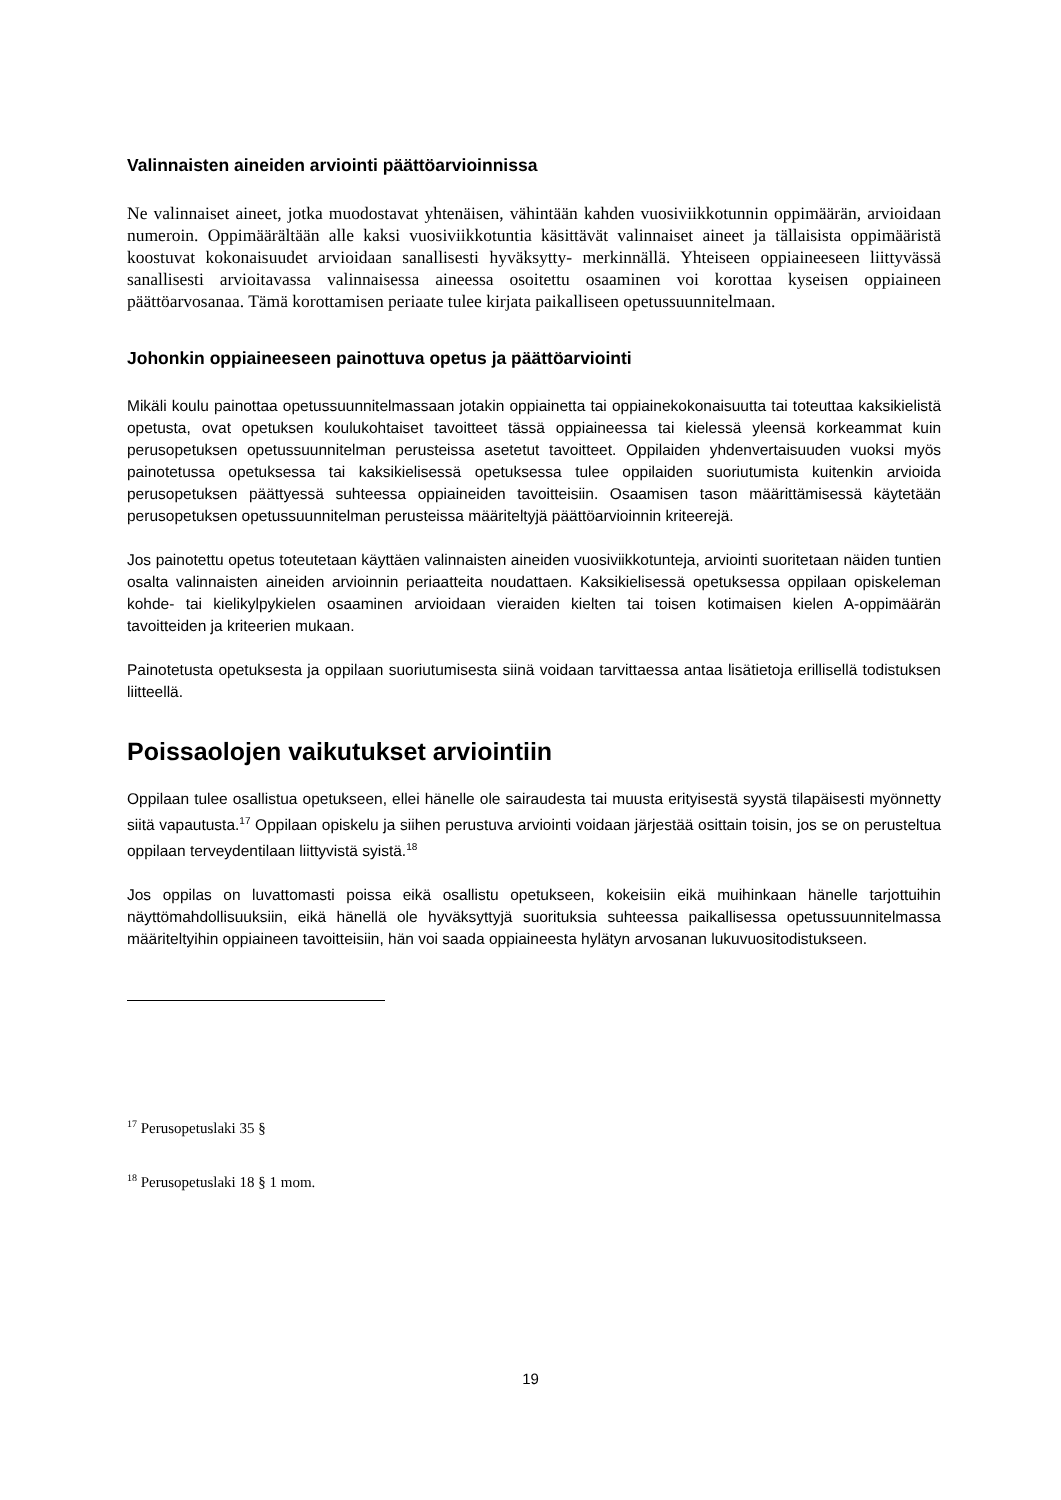Valinnaisten aineiden arviointi päättöarvioinnissa
Ne valinnaiset aineet, jotka muodostavat yhtenäisen, vähintään kahden vuosiviikkotunnin oppimäärän, arvioidaan numeroin. Oppimäärältään alle kaksi vuosiviikkotuntia käsittävät valinnaiset aineet ja tällaisista oppimääristä koostuvat kokonaisuudet arvioidaan sanallisesti hyväksytty- merkinnällä. Yhteiseen oppiaineeseen liittyvässä sanallisesti arvioitavassa valinnaisessa aineessa osoitettu osaaminen voi korottaa kyseisen oppiaineen päättöarvosanaa. Tämä korottamisen periaate tulee kirjata paikalliseen opetussuunnitelmaan.
Johonkin oppiaineeseen painottuva opetus ja päättöarviointi
Mikäli koulu painottaa opetussuunnitelmassaan jotakin oppiainetta tai oppiainekokonaisuutta tai toteuttaa kaksikielistä opetusta, ovat opetuksen koulukohtaiset tavoitteet tässä oppiaineessa tai kielessä yleensä korkeammat kuin perusopetuksen opetussuunnitelman perusteissa asetetut tavoitteet. Oppilaiden yhdenvertaisuuden vuoksi myös painotetussa opetuksessa tai kaksikielisessä opetuksessa tulee oppilaiden suoriutumista kuitenkin arvioida perusopetuksen päättyessä suhteessa oppiaineiden tavoitteisiin. Osaamisen tason määrittämisessä käytetään perusopetuksen opetussuunnitelman perusteissa määriteltyjä päättöarvioinnin kriteerejä.
Jos painotettu opetus toteutetaan käyttäen valinnaisten aineiden vuosiviikkotunteja, arviointi suoritetaan näiden tuntien osalta valinnaisten aineiden arvioinnin periaatteita noudattaen. Kaksikielisessä opetuksessa oppilaan opiskeleman kohde- tai kielikylpykielen osaaminen arvioidaan vieraiden kielten tai toisen kotimaisen kielen A-oppimäärän tavoitteiden ja kriteerien mukaan.
Painotetusta opetuksesta ja oppilaan suoriutumisesta siinä voidaan tarvittaessa antaa lisätietoja erillisellä todistuksen liitteellä.
Poissaolojen vaikutukset arviointiin
Oppilaan tulee osallistua opetukseen, ellei hänelle ole sairaudesta tai muusta erityisestä syystä tilapäisesti myönnetty siitä vapautusta.<sup>17</sup> Oppilaan opiskelu ja siihen perustuva arviointi voidaan järjestää osittain toisin, jos se on perusteltua oppilaan terveydentilaan liittyvistä syistä.<sup>18</sup>
Jos oppilas on luvattomasti poissa eikä osallistu opetukseen, kokeisiin eikä muihinkaan hänelle tarjottuihin näyttömahdollisuuksiin, eikä hänellä ole hyväksyttyjä suorituksia suhteessa paikallisessa opetussuunnitelmassa määriteltyihin oppiaineen tavoitteisiin, hän voi saada oppiaineesta hylätyn arvosanan lukuvuositodistukseen.
<sup>17</sup> Perusopetuslaki 35 §
<sup>18</sup> Perusopetuslaki 18 § 1 mom.
19